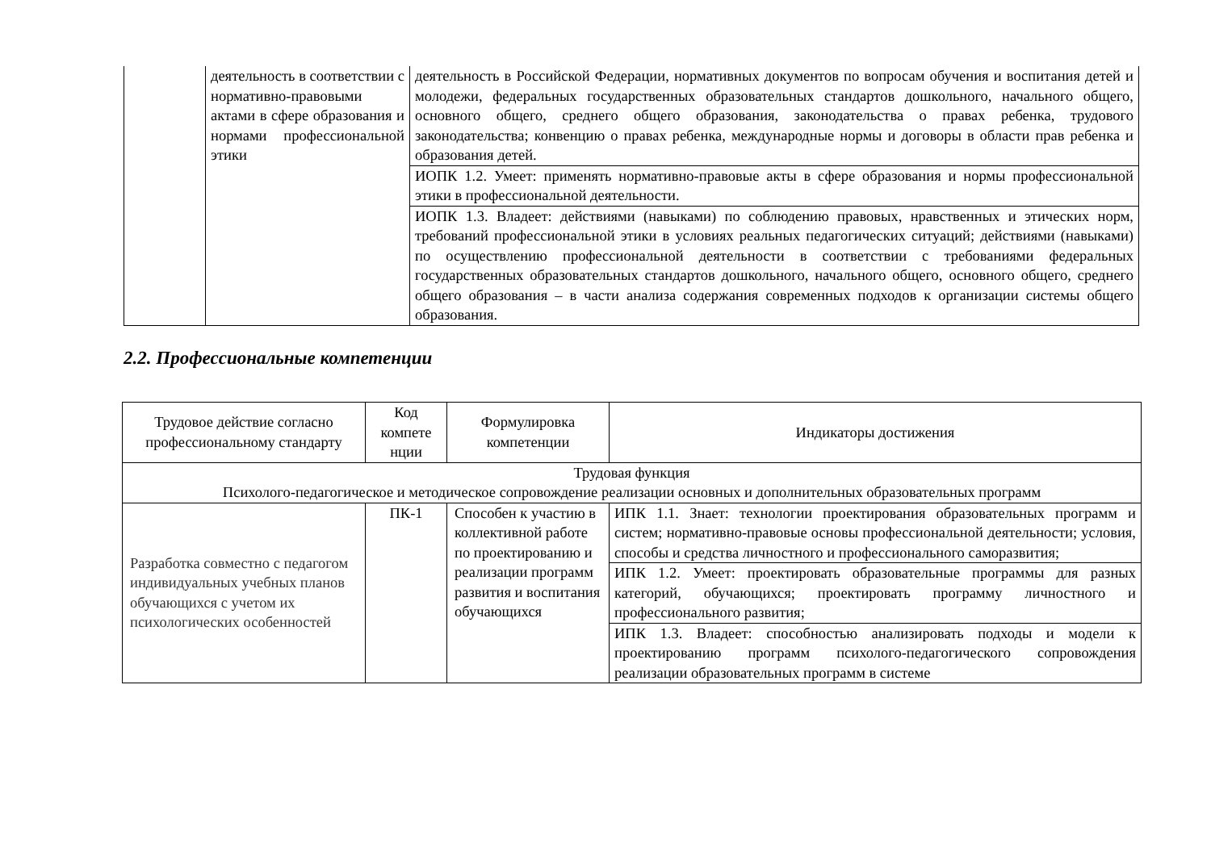| | деятельность в соответствии с нормативно-правовыми актами в сфере образования и нормами профессиональной этики | деятельность в Российской Федерации, нормативных документов по вопросам обучения и воспитания детей и молодежи, федеральных государственных образовательных стандартов дошкольного, начального общего, основного общего, среднего общего образования, законодательства о правах ребенка, трудового законодательства; конвенцию о правах ребенка, международные нормы и договоры в области прав ребенка и образования детей. |
| | | ИОПК 1.2. Умеет: применять нормативно-правовые акты в сфере образования и нормы профессиональной этики в профессиональной деятельности. |
| | | ИОПК 1.3. Владеет: действиями (навыками) по соблюдению правовых, нравственных и этических норм, требований профессиональной этики в условиях реальных педагогических ситуаций; действиями (навыками) по осуществлению профессиональной деятельности в соответствии с требованиями федеральных государственных образовательных стандартов дошкольного, начального общего, основного общего, среднего общего образования – в части анализа содержания современных подходов к организации системы общего образования. |
2.2. Профессиональные компетенции
| Трудовое действие согласно профессиональному стандарту | Код компете нции | Формулировка компетенции | Индикаторы достижения |
| --- | --- | --- | --- |
| Трудовая функция Психолого-педагогическое и методическое сопровождение реализации основных и дополнительных образовательных программ | | | |
| Разработка совместно с педагогом индивидуальных учебных планов обучающихся с учетом их психологических особенностей | ПК-1 | Способен к участию в коллективной работе по проектированию и реализации программ развития и воспитания обучающихся | ИПК 1.1. Знает: технологии проектирования образовательных программ и систем; нормативно-правовые основы профессиональной деятельности; условия, способы и средства личностного и профессионального саморазвития; |
| | | | ИПК 1.2. Умеет: проектировать образовательные программы для разных категорий, обучающихся; проектировать программу личностного и профессионального развития; |
| | | | ИПК 1.3. Владеет: способностью анализировать подходы и модели к проектированию программ психолого-педагогического сопровождения реализации образовательных программ в системе |